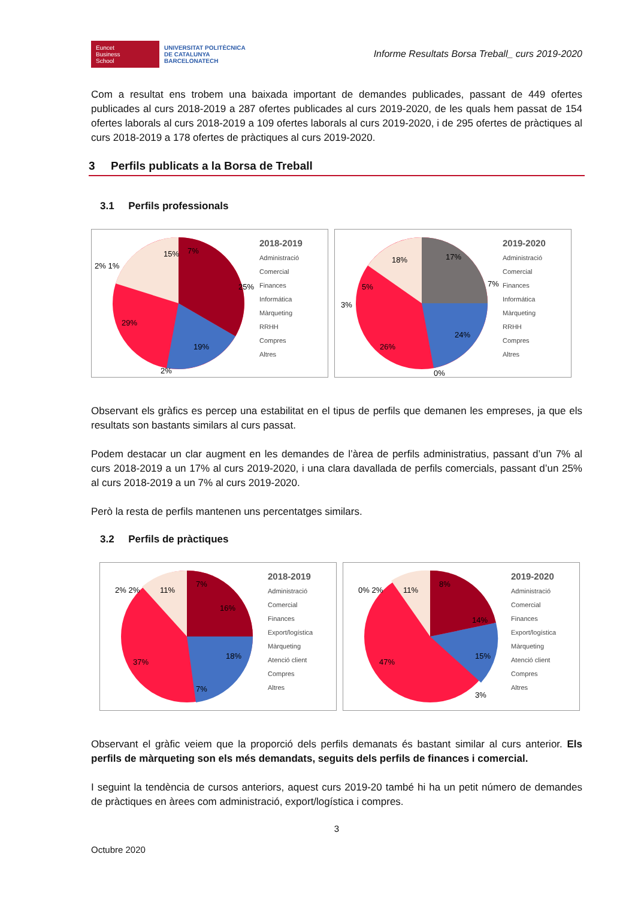Euncet
Business
School
UNIVERSITAT POLITÈCNICA
DE CATALUNYA
BARCELONATECH
Informe Resultats Borsa Treball_ curs 2019-2020
Com a resultat ens trobem una baixada important de demandes publicades, passant de 449 ofertes publicades al curs 2018-2019 a 287 ofertes publicades al curs 2019-2020, de les quals hem passat de 154 ofertes laborals al curs 2018-2019 a 109 ofertes laborals al curs 2019-2020, i de 295 ofertes de pràctiques al curs 2018-2019 a 178 ofertes de pràctiques al curs 2019-2020.
3 Perfils publicats a la Borsa de Treball
3.1 Perfils professionals
7%
15%
25%
19%
29%
2%
2% 1%
2018-2019
Administració
Comercial
Finances
Informática
Màrqueting
RRHH
Compres
Altres
17%
18%
7%
24%
26%
3%
5%
0%
2019-2020
Administració
Comercial
Finances
Informática
Màrqueting
RRHH
Compres
Altres
Observant els gràfics es percep una estabilitat en el tipus de perfils que demanen les empreses, ja que els resultats son bastants similars al curs passat.
Podem destacar un clar augment en les demandes de l’àrea de perfils administratius, passant d’un 7% al curs 2018-2019 a un 17% al curs 2019-2020, i una clara davallada de perfils comercials, passant d’un 25% al curs 2018-2019 a un 7% al curs 2019-2020.
Però la resta de perfils mantenen uns percentatges similars.
3.2 Perfils de pràctiques
7%
11%
16%
18%
37%
7%
2% 2%
2018-2019
Administració
Comercial
Finances
Export/logística
Màrqueting
Atenció client
Compres
Altres
8%
11%
14%
15%
47%
3%
0% 2%
2019-2020
Administració
Comercial
Finances
Export/logística
Màrqueting
Atenció client
Compres
Altres
Observant el gràfic veiem que la proporció dels perfils demanats és bastant similar al curs anterior. Els perfils de màrqueting son els més demandats, seguits dels perfils de finances i comercial.
I seguint la tendència de cursos anteriors, aquest curs 2019-20 també hi ha un petit número de demandes de pràctiques en àrees com administració, export/logística i compres.
3
Octubre 2020